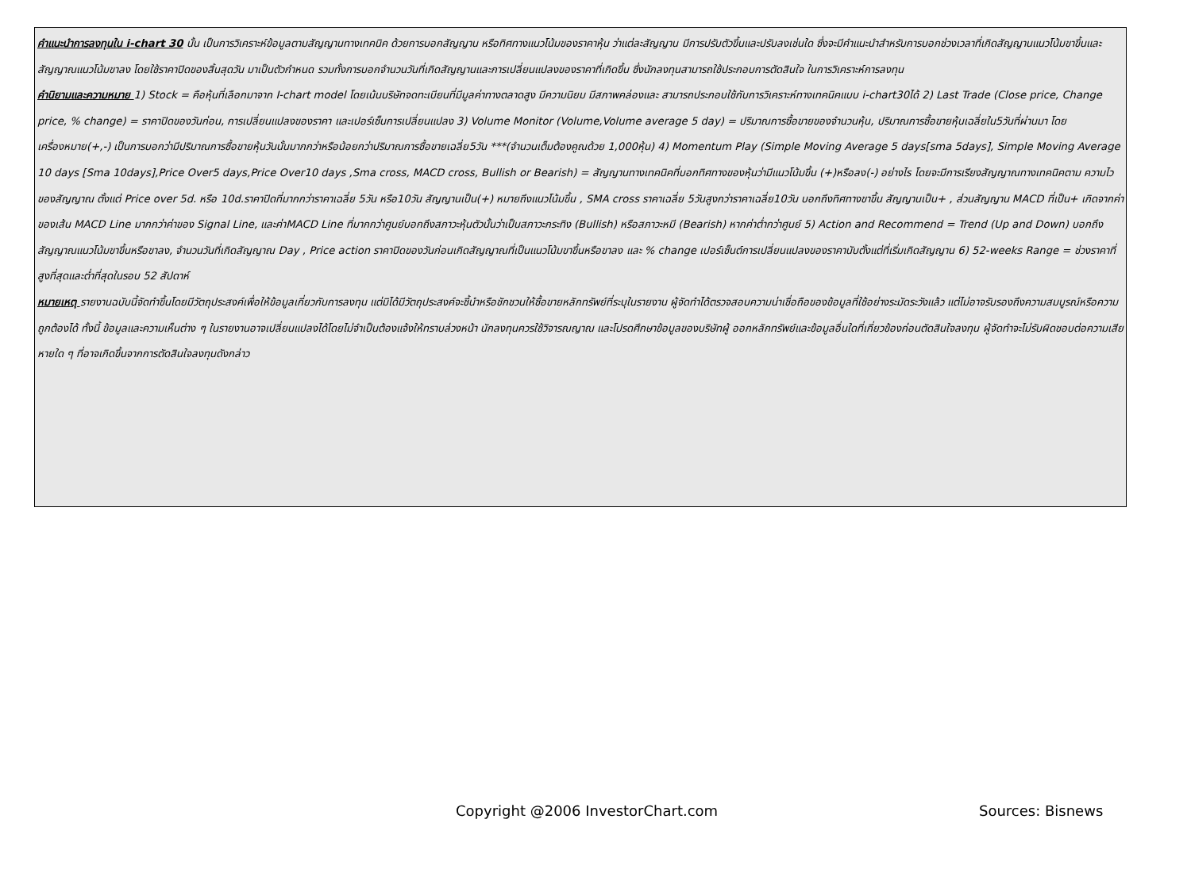คำแนะนำการลงทุนใน i-chart 30 นั้น เป็นการวิเคราะห์ข้อมูลตามสัญญานทางเทคนิค ด้วยการบอกสัญญาน หรือทิศทางแนวโน้มของราคาหุ้น ว่าแต่ละสัญญาน มีการปรับตัวขึ้นและปรับลงเช่นใด ซึ่งจะมีคำแนะนำสำหรับการบอกช่วงเวลาที่เกิดสัญญานแนวโน้มขาขึ้นและสัญญาณแนวโน้มขาลง โดยใช้ราคาปิดของสิ้นสุดวัน มาเป็นตัวกำหนด รวมทั้งการบอกจำนวนวันที่เกิดสัญญานและการเปลี่ยนแปลงของราคาที่เกิดขึ้น ซึ่งนักลงทุนสามารถใช้ประกอบการตัดสินใจ ในการวิเคราะห์การลงทุน
คำนิยามและความหมาย 1) Stock = คือหุ้นที่เลือกมาจาก I-chart model โดยเน้นบริษัทจดทะเบียนที่มีมูลค่าทางตลาดสูง มีความนิยม มีสภาพคล่องและ สามารถประกอบใช้กับการวิเคราะห์ทางเทคนิคแบบ i-chart30ได้ 2) Last Trade (Close price, Change price, % change) = ราคาปิดของวันก่อน, การเปลี่ยนแปลงของราคา และเปอร์เซ็นการเปลี่ยนแปลง 3) Volume Monitor (Volume,Volume average 5 day) = ปริมาณการซื้อขายของจำนวนหุ้น, ปริมาณการซื้อขายหุ้นเฉลี่ยใน5วันที่ผ่านมา โดยเครื่องหมาย(+,-) เป็นการบอกว่ามีปริมาณการซื้อขายหุ้นวันนั้นมากกว่าหรือน้อยกว่าปริมาณการซื้อขายเฉลี่ย5วัน ***(จำนวนเต็มต้องคูณด้วย 1,000หุ้น) 4) Momentum Play (Simple Moving Average 5 days[sma 5days], Simple Moving Average 10 days [Sma 10days],Price Over5 days,Price Over10 days ,Sma cross, MACD cross, Bullish or Bearish) = สัญญานทางเทคนิคที่บอกทิศทางของหุ้นว่ามีแนวโน้มขึ้น (+)หรือลง(-) อย่างไร โดยจะมีการเรียงสัญญาณทางเทคนิคตาม ความไวของสัญญาณ ตั้งแต่ Price over 5d. หรือ 10d.ราคาปิดที่มากกว่าราคาเฉลี่ย 5วัน หรือ10วัน สัญญานเป็น(+) หมายถึงแนวโน้มขึ้น , SMA cross ราคาเฉลี่ย 5วันสูงกว่าราคาเฉลี่ย10วัน บอกถึงทิศทางขาขึ้น สัญญานเป็น+ , ส่วนสัญญาน MACD ที่เป็น+ เกิดจากค่าของเส้น MACD Line มากกว่าค่าของ Signal Line, และค่าMACD Line ที่มากกว่าศูนย์บอกถึงสภาวะหุ้นตัวนั้นว่าเป็นสภาวะกระทิง (Bullish) หรือสภาวะหมี (Bearish) หากค่าต่ำกว่าศูนย์ 5) Action and Recommend = Trend (Up and Down) บอกถึงสัญญาณแนวโน้มขาขึ้นหรือขาลง, จำนวนวันที่เกิดสัญญาณ Day , Price action ราคาปิดของวันก่อนเกิดสัญญาณที่เป็นแนวโน้มขาขึ้นหรือขาลง และ % change เปอร์เซ็นต์การเปลี่ยนแปลงของราคานับตั้งแต่ที่เริ่มเกิดสัญญาน 6) 52-weeks Range = ช่วงราคาที่สูงที่สุดและต่ำที่สุดในรอบ 52 สัปดาห์
หมายเหตุ รายงานฉบับนี้จัดทำขึ้นโดยมีวัตถุประสงค์เพื่อให้ข้อมูลเกี่ยวกับการลงทุน แต่มิได้มีวัตถุประสงค์จะชี้นำหรือชักชวนให้ซื้อขายหลักทรัพย์ที่ระบุในรายงาน ผู้จัดทำได้ตรวจสอบความน่าเชื่อถือของข้อมูลที่ใช้อย่างระมัดระวังแล้ว แต่ไม่อาจรับรองถึงความสมบูรณ์หรือความถูกต้องได้ ทั้งนี้ ข้อมูลและความเห็นต่าง ๆ ในรายงานอาจเปลี่ยนแปลงได้โดยไม่จำเป็นต้องแจ้งให้ทราบล่วงหน้า นักลงทุนควรใช้วิจารณญาณ และโปรดศึกษาข้อมูลของบริษัทผู้ ออกหลักทรัพย์และข้อมูลอื่นใดที่เกี่ยวข้องก่อนตัดสินใจลงทุน ผู้จัดทำจะไม่รับผิดชอบต่อความเสียหายใด ๆ ที่อาจเกิดขึ้นจากการตัดสินใจลงทุนดังกล่าว
Copyright @2006 InvestorChart.com Sources: Bisnews